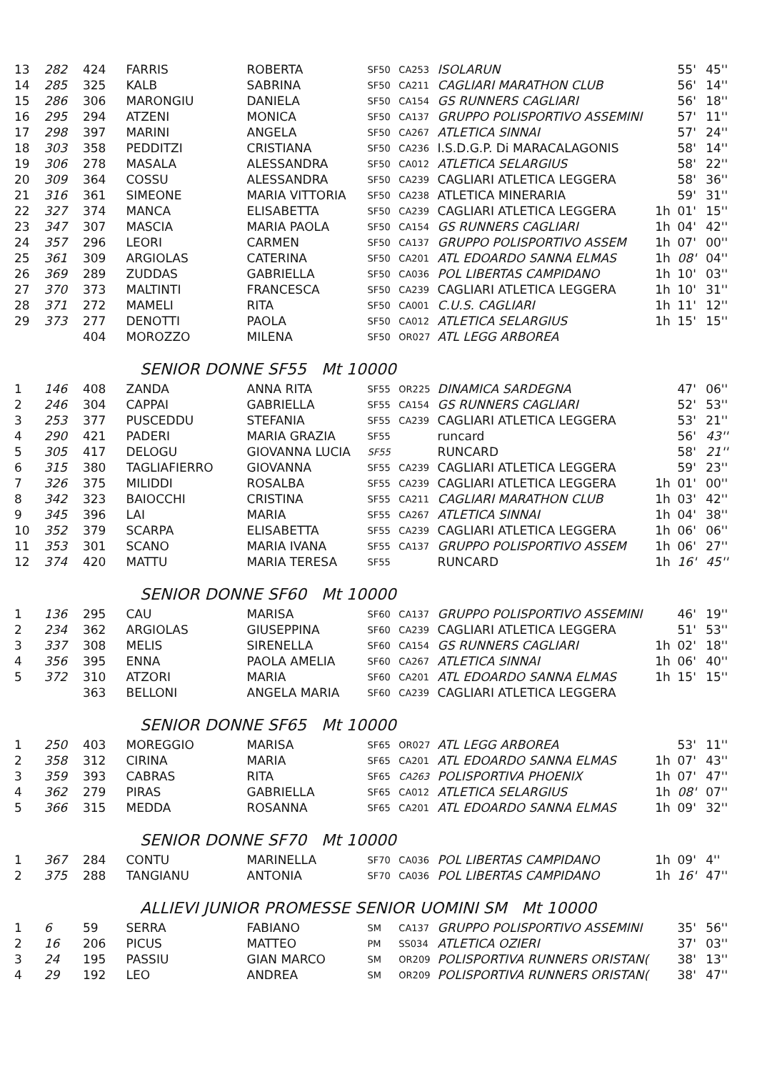| 13 | 282 | 424 | FARRIS | ROBERTA | SF50 | CA253 | ISOLARUN | | 55' | 45'' |
| 14 | 285 | 325 | KALB | SABRINA | SF50 | CA211 | CAGLIARI MARATHON CLUB | | 56' | 14'' |
| 15 | 286 | 306 | MARONGIU | DANIELA | SF50 | CA154 | GS RUNNERS CAGLIARI | | 56' | 18'' |
| 16 | 295 | 294 | ATZENI | MONICA | SF50 | CA137 | GRUPPO POLISPORTIVO ASSEMINI | | 57' | 11'' |
| 17 | 298 | 397 | MARINI | ANGELA | SF50 | CA267 | ATLETICA SINNAI | | 57' | 24'' |
| 18 | 303 | 358 | PEDDITZI | CRISTIANA | SF50 | CA236 | I.S.D.G.P. Di MARACALAGONIS | | 58' | 14'' |
| 19 | 306 | 278 | MASALA | ALESSANDRA | SF50 | CA012 | ATLETICA SELARGIUS | | 58' | 22'' |
| 20 | 309 | 364 | COSSU | ALESSANDRA | SF50 | CA239 | CAGLIARI ATLETICA LEGGERA | | 58' | 36'' |
| 21 | 316 | 361 | SIMEONE | MARIA VITTORIA | SF50 | CA238 | ATLETICA MINERARIA | | 59' | 31'' |
| 22 | 327 | 374 | MANCA | ELISABETTA | SF50 | CA239 | CAGLIARI ATLETICA LEGGERA | 1h | 01' | 15'' |
| 23 | 347 | 307 | MASCIA | MARIA PAOLA | SF50 | CA154 | GS RUNNERS CAGLIARI | 1h | 04' | 42'' |
| 24 | 357 | 296 | LEORI | CARMEN | SF50 | CA137 | GRUPPO POLISPORTIVO ASSEM | 1h | 07' | 00'' |
| 25 | 361 | 309 | ARGIOLAS | CATERINA | SF50 | CA201 | ATL EDOARDO SANNA ELMAS | 1h | 08' | 04'' |
| 26 | 369 | 289 | ZUDDAS | GABRIELLA | SF50 | CA036 | POL LIBERTAS CAMPIDANO | 1h | 10' | 03'' |
| 27 | 370 | 373 | MALTINTI | FRANCESCA | SF50 | CA239 | CAGLIARI ATLETICA LEGGERA | 1h | 10' | 31'' |
| 28 | 371 | 272 | MAMELI | RITA | SF50 | CA001 | C.U.S. CAGLIARI | 1h | 11' | 12'' |
| 29 | 373 | 277 | DENOTTI | PAOLA | SF50 | CA012 | ATLETICA SELARGIUS | 1h | 15' | 15'' |
| | | 404 | MOROZZO | MILENA | SF50 | OR027 | ATL LEGG ARBOREA | | | |
SENIOR DONNE SF55 Mt 10000
| 1 | 146 | 408 | ZANDA | ANNA RITA | SF55 | OR225 | DINAMICA SARDEGNA | | 47' | 06'' |
| 2 | 246 | 304 | CAPPAI | GABRIELLA | SF55 | CA154 | GS RUNNERS CAGLIARI | | 52' | 53'' |
| 3 | 253 | 377 | PUSCEDDU | STEFANIA | SF55 | CA239 | CAGLIARI ATLETICA LEGGERA | | 53' | 21'' |
| 4 | 290 | 421 | PADERI | MARIA GRAZIA | SF55 | | runcard | | 56' | 43'' |
| 5 | 305 | 417 | DELOGU | GIOVANNA LUCIA | SF55 | | RUNCARD | | 58' | 21'' |
| 6 | 315 | 380 | TAGLIAFIERRO | GIOVANNA | SF55 | CA239 | CAGLIARI ATLETICA LEGGERA | | 59' | 23'' |
| 7 | 326 | 375 | MILIDDI | ROSALBA | SF55 | CA239 | CAGLIARI ATLETICA LEGGERA | 1h | 01' | 00'' |
| 8 | 342 | 323 | BAIOCCHI | CRISTINA | SF55 | CA211 | CAGLIARI MARATHON CLUB | 1h | 03' | 42'' |
| 9 | 345 | 396 | LAI | MARIA | SF55 | CA267 | ATLETICA SINNAI | 1h | 04' | 38'' |
| 10 | 352 | 379 | SCARPA | ELISABETTA | SF55 | CA239 | CAGLIARI ATLETICA LEGGERA | 1h | 06' | 06'' |
| 11 | 353 | 301 | SCANO | MARIA IVANA | SF55 | CA137 | GRUPPO POLISPORTIVO ASSEM | 1h | 06' | 27'' |
| 12 | 374 | 420 | MATTU | MARIA TERESA | SF55 | | RUNCARD | 1h | 16' | 45'' |
SENIOR DONNE SF60 Mt 10000
| 1 | 136 | 295 | CAU | MARISA | SF60 | CA137 | GRUPPO POLISPORTIVO ASSEMINI | | 46' | 19'' |
| 2 | 234 | 362 | ARGIOLAS | GIUSEPPINA | SF60 | CA239 | CAGLIARI ATLETICA LEGGERA | | 51' | 53'' |
| 3 | 337 | 308 | MELIS | SIRENELLA | SF60 | CA154 | GS RUNNERS CAGLIARI | 1h | 02' | 18'' |
| 4 | 356 | 395 | ENNA | PAOLA AMELIA | SF60 | CA267 | ATLETICA SINNAI | 1h | 06' | 40'' |
| 5 | 372 | 310 | ATZORI | MARIA | SF60 | CA201 | ATL EDOARDO SANNA ELMAS | 1h | 15' | 15'' |
| | | 363 | BELLONI | ANGELA MARIA | SF60 | CA239 | CAGLIARI ATLETICA LEGGERA | | | |
SENIOR DONNE SF65 Mt 10000
| 1 | 250 | 403 | MOREGGIO | MARISA | SF65 | OR027 | ATL LEGG ARBOREA | | 53' | 11'' |
| 2 | 358 | 312 | CIRINA | MARIA | SF65 | CA201 | ATL EDOARDO SANNA ELMAS | 1h | 07' | 43'' |
| 3 | 359 | 393 | CABRAS | RITA | SF65 | CA263 | POLISPORTIVA PHOENIX | 1h | 07' | 47'' |
| 4 | 362 | 279 | PIRAS | GABRIELLA | SF65 | CA012 | ATLETICA SELARGIUS | 1h | 08' | 07'' |
| 5 | 366 | 315 | MEDDA | ROSANNA | SF65 | CA201 | ATL EDOARDO SANNA ELMAS | 1h | 09' | 32'' |
SENIOR DONNE SF70 Mt 10000
| 1 | 367 | 284 | CONTU | MARINELLA | SF70 | CA036 | POL LIBERTAS CAMPIDANO | 1h | 09' | 4'' |
| 2 | 375 | 288 | TANGIANU | ANTONIA | SF70 | CA036 | POL LIBERTAS CAMPIDANO | 1h | 16' | 47'' |
ALLIEVI JUNIOR PROMESSE SENIOR UOMINI SM Mt 10000
| 1 | 6 | 59 | SERRA | FABIANO | SM | CA137 | GRUPPO POLISPORTIVO ASSEMINI | | 35' | 56'' |
| 2 | 16 | 206 | PICUS | MATTEO | PM | SS034 | ATLETICA OZIERI | | 37' | 03'' |
| 3 | 24 | 195 | PASSIU | GIAN MARCO | SM | OR209 | POLISPORTIVA RUNNERS ORISTAN( | | 38' | 13'' |
| 4 | 29 | 192 | LEO | ANDREA | SM | OR209 | POLISPORTIVA RUNNERS ORISTAN( | | 38' | 47'' |